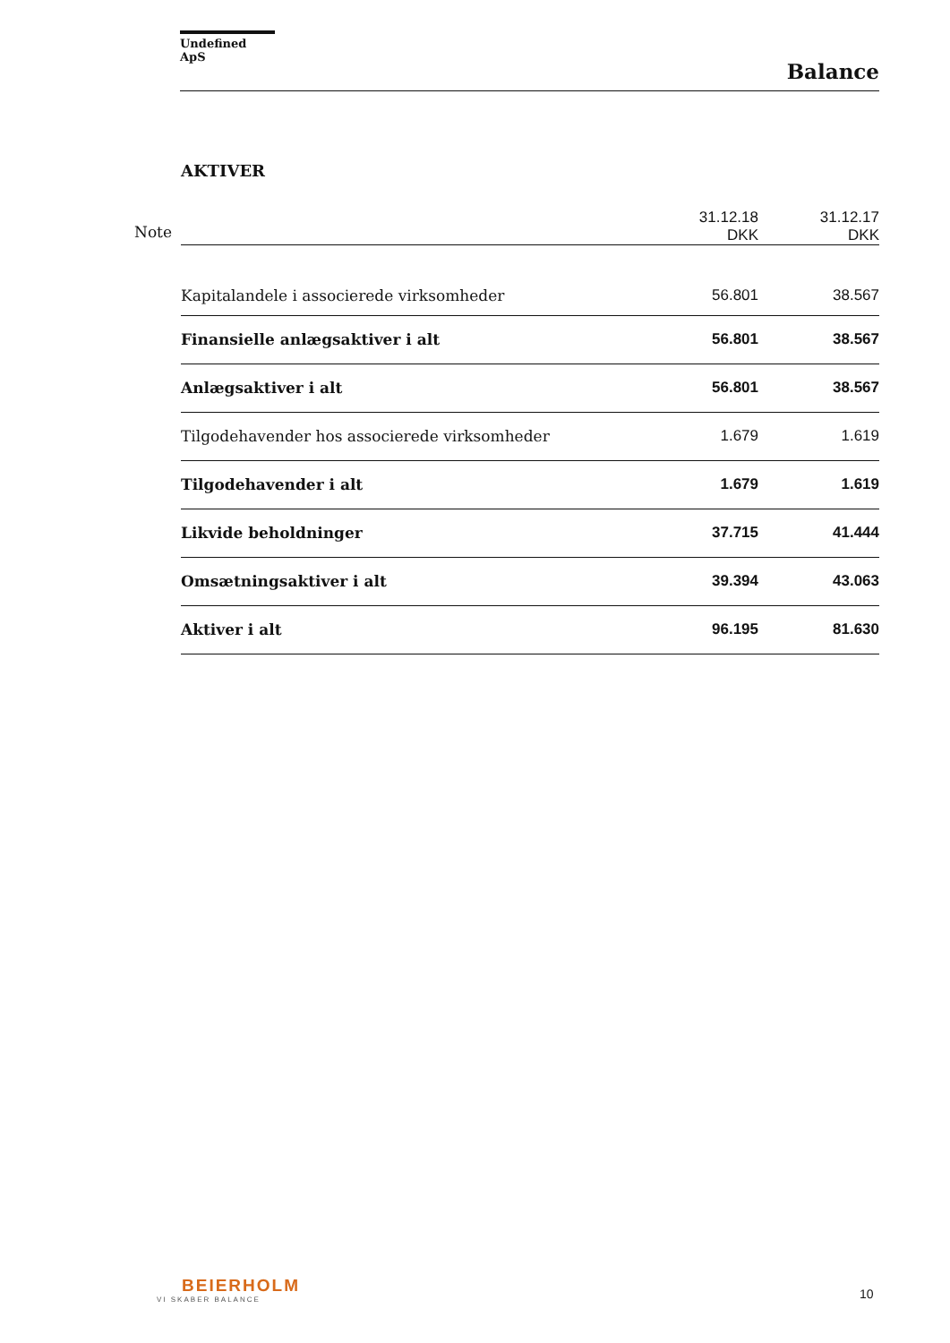Undefined ApS
Balance
AKTIVER
| Note | | 31.12.18 DKK | 31.12.17 DKK |
| | Kapitalandele i associerede virksomheder | 56.801 | 38.567 |
| | Finansielle anlægsaktiver i alt | 56.801 | 38.567 |
| | Anlægsaktiver i alt | 56.801 | 38.567 |
| | Tilgodehavender hos associerede virksomheder | 1.679 | 1.619 |
| | Tilgodehavender i alt | 1.679 | 1.619 |
| | Likvide beholdninger | 37.715 | 41.444 |
| | Omsætningsaktiver i alt | 39.394 | 43.063 |
| | Aktiver i alt | 96.195 | 81.630 |
BEIERHOLM
VI SKABER BALANCE
10